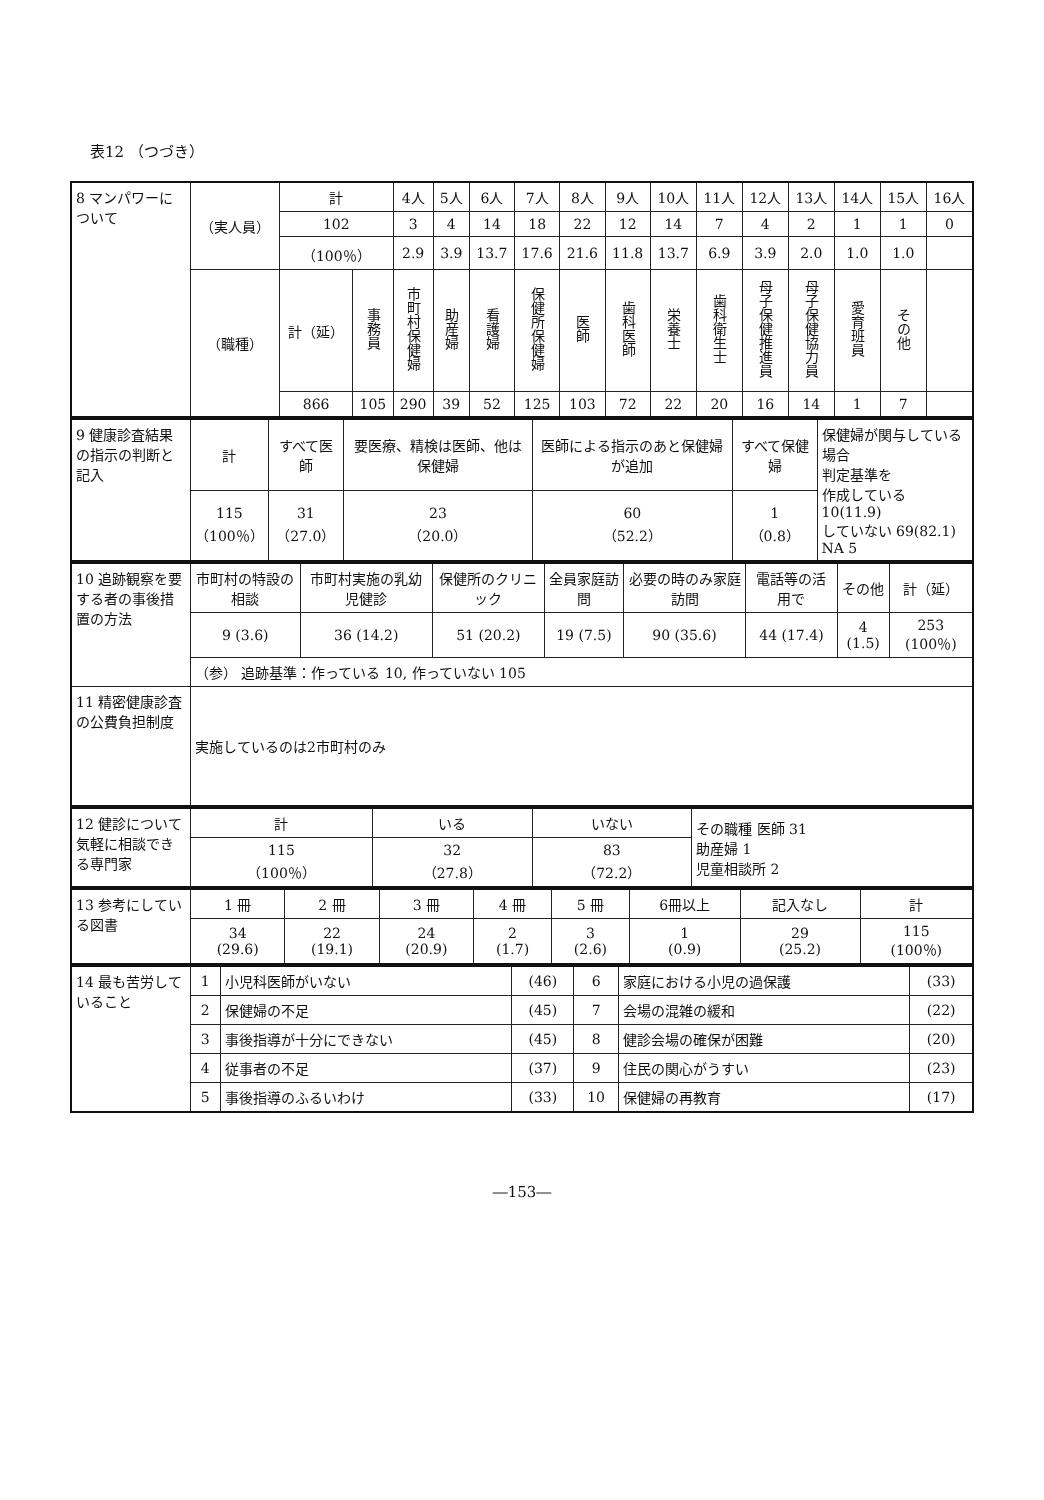表12 （つづき）
| 8 マンパワーについて | （実人員） | 計 | | 4人 | 5人 | 6人 | 7人 | 8人 | 9人 | 10人 | 11人 | 12人 | 13人 | 14人 | 15人 | 16人 |
| | | 102 | | 3 | 4 | 14 | 18 | 22 | 12 | 14 | 7 | 4 | 2 | 1 | 1 | 0 |
| | | （100％） | | 2.9 | 3.9 | 13.7 | 17.6 | 21.6 | 11.8 | 13.7 | 6.9 | 3.9 | 2.0 | 1.0 | 1.0 | |
| | （職種） | 計（延） | 事務員 | 市町村保健婦 | 助産婦 | 看護婦 | 保健所保健婦 | 医師 | 歯科医師 | 栄養士 | 歯科衛生士 | 母子保健推進員 | 母子保健協力員 | 愛育班員 | その他 | |
| | | 866 | 105 | 290 | 39 | 52 | 125 | 103 | 72 | 22 | 20 | 16 | 14 | 1 | 7 | |
| 9 健康診査結果の指示の判断と記入 | 計 | すべて医師 | 要医療、精検は医師、他は保健婦 | 医師による指示のあと保健婦が追加 | すべて保健婦 | 保健婦が関与している場合 判定基準を 作成している 10(11.9) していない 69(82.1) NA 5 |
| | 115 （100％） | 31 （27.0） | 23 （20.0） | 60 （52.2） | 1 （0.8） | |
| 10 追跡観察を要する者の事後措置の方法 | 市町村の特設の相談 | 市町村実施の乳幼児健診 | 保健所のクリニック | 全員家庭訪問 | 必要の時のみ家庭訪問 | 電話等の活用で | その他 | 計（延） |
| | 9 (3.6) | 36 (14.2) | 51 (20.2) | 19 (7.5) | 90 (35.6) | 44 (17.4) | 4 (1.5) | 253 (100％) |
| | （参） 追跡基準：作っている 10, 作っていない 105 | | | | | | | |
| 11 精密健康診査の公費負担制度 | 実施しているのは2市町村のみ | | | | | | | |
| 12 健診について気軽に相談できる専門家 | 計 | いる | いない | その職種 医師 31 助産婦 1 児童相談所 2 |
| | 115 （100％） | 32 （27.8） | 83 （72.2） | |
| 13 参考にしている図書 | 1 冊 | 2 冊 | 3 冊 | 4 冊 | 5 冊 | 6冊以上 | 記入なし | 計 |
| | 34 (29.6) | 22 (19.1) | 24 (20.9) | 2 (1.7) | 3 (2.6) | 1 (0.9) | 29 (25.2) | 115 (100％) |
| 14 最も苦労していること | 1 | 小児科医師がいない | (46) | 6 | 家庭における小児の過保護 | (33) |
| | 2 | 保健婦の不足 | (45) | 7 | 会場の混雑の緩和 | (22) |
| | 3 | 事後指導が十分にできない | (45) | 8 | 健診会場の確保が困難 | (20) |
| | 4 | 従事者の不足 | (37) | 9 | 住民の関心がうすい | (23) |
| | 5 | 事後指導のふるいわけ | (33) | 10 | 保健婦の再教育 | (17) |
―153―